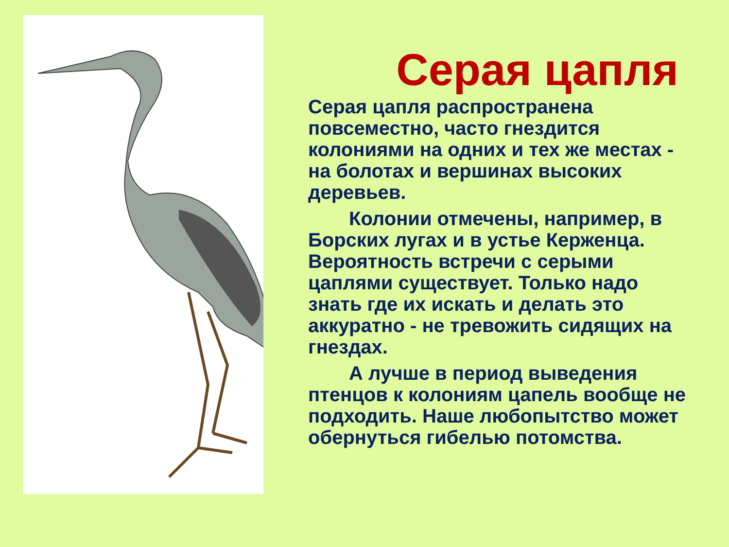Серая цапля
Серая цапля распространена повсеместно, часто гнездится колониями на одних и тех же местах - на болотах и вершинах высоких деревьев.
Колонии отмечены, например, в Борских лугах и в устье Керженца. Вероятность встречи с серыми цаплями существует. Только надо знать где их искать и делать это аккуратно - не тревожить сидящих на гнездах.
А лучше в период выведения птенцов к колониям цапель вообще не подходить. Наше любопытство может обернуться гибелью потомства.